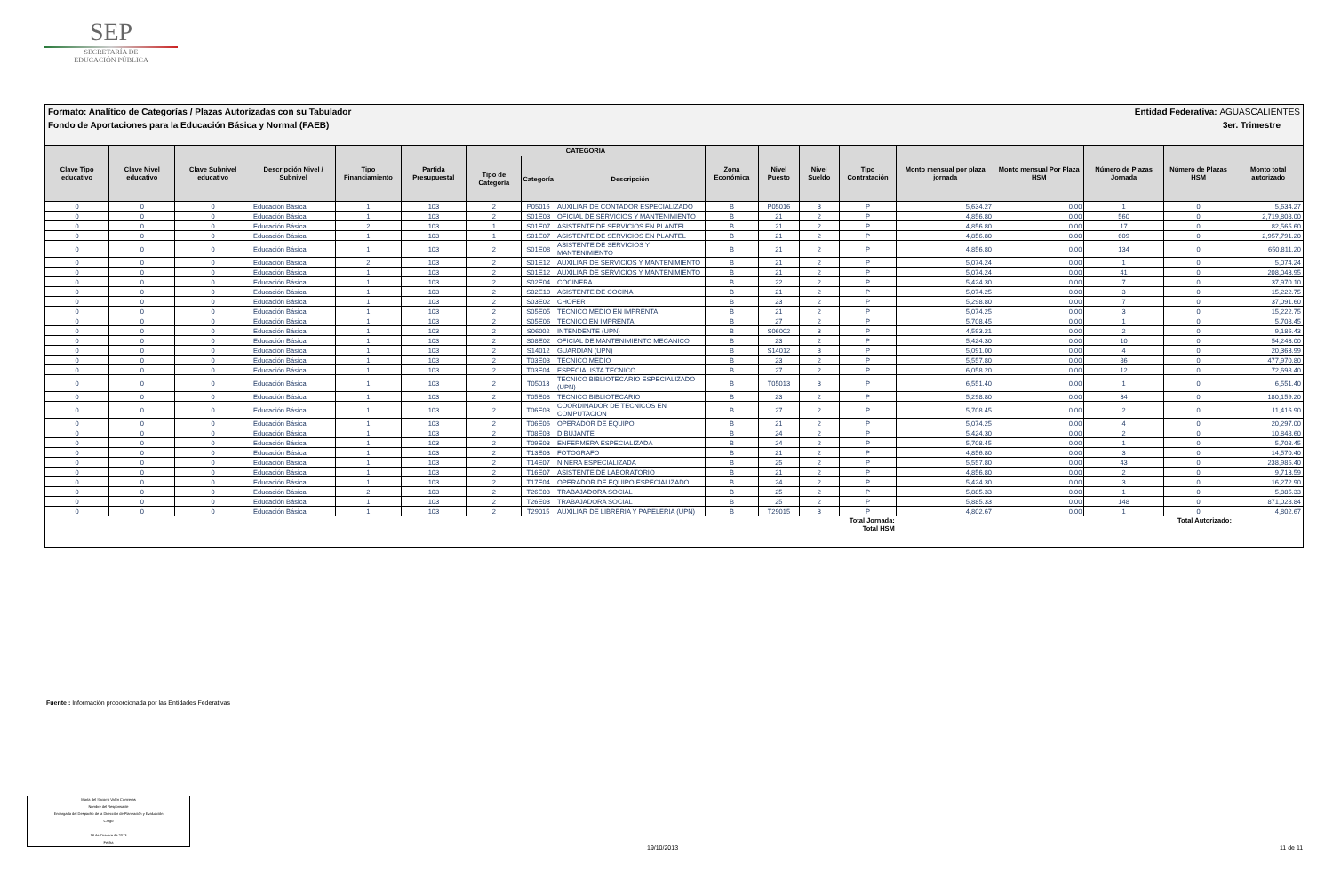SEP
SECRETARÍA DE
EDUCACIÓN PÚBLICA
Formato: Analítico de Categorías / Plazas Autorizadas con su Tabulador Entidad Federativa: AGUASCALIENTES
Fondo de Aportaciones para la Educación Básica y Normal (FAEB) 3er. Trimestre
| Clave Tipo educativo | Clave Nivel educativo | Clave Subnivel educativo | Descripción Nivel / Subnivel | Tipo Financiamiento | Partida Presupuestal | CATEGORIA | | | Zona Económica | Nivel Puesto | Nivel Sueldo | Tipo Contratación | Monto mensual por plaza jornada | Monto mensual Por Plaza HSM | Número de Plazas Jornada | Número de Plazas HSM | Monto total autorizado |
| --- | --- | --- | --- | --- | --- | --- | --- | --- | --- | --- | --- | --- | --- | --- | --- | --- | --- |
| | | | | | | Tipo de Categoría | Categoría | Descripción | | | | | | | | | |
| 0 | 0 | 0 | Educación Básica | 1 | 103 | 2 | P05016 | AUXILIAR DE CONTADOR ESPECIALIZADO | B | P05016 | 3 | P | 5,634.27 | 0.00 | 1 | 0 | 5,634.27 |
| 0 | 0 | 0 | Educación Básica | 1 | 103 | 2 | S01E03 | OFICIAL DE SERVICIOS Y MANTENIMIENTO | B | 21 | 2 | P | 4,856.80 | 0.00 | 560 | 0 | 2,719,808.00 |
| 0 | 0 | 0 | Educación Básica | 2 | 103 | 1 | S01E07 | ASISTENTE DE SERVICIOS EN PLANTEL | B | 21 | 2 | P | 4,856.80 | 0.00 | 17 | 0 | 82,565.60 |
| 0 | 0 | 0 | Educación Básica | 1 | 103 | 1 | S01E07 | ASISTENTE DE SERVICIOS EN PLANTEL | B | 21 | 2 | P | 4,856.80 | 0.00 | 609 | 0 | 2,957,791.20 |
| 0 | 0 | 0 | Educación Básica | 1 | 103 | 2 | S01E08 | ASISTENTE DE SERVICIOS Y MANTENIMIENTO | B | 21 | 2 | P | 4,856.80 | 0.00 | 134 | 0 | 650,811.20 |
| 0 | 0 | 0 | Educación Básica | 2 | 103 | 2 | S01E12 | AUXILIAR DE SERVICIOS Y MANTENIMIENTO | B | 21 | 2 | P | 5,074.24 | 0.00 | 1 | 0 | 5,074.24 |
| 0 | 0 | 0 | Educación Básica | 1 | 103 | 2 | S01E12 | AUXILIAR DE SERVICIOS Y MANTENIMIENTO | B | 21 | 2 | P | 5,074.24 | 0.00 | 41 | 0 | 208,043.95 |
| 0 | 0 | 0 | Educación Básica | 1 | 103 | 2 | S02E04 | COCINERA | B | 22 | 2 | P | 5,424.30 | 0.00 | 7 | 0 | 37,970.10 |
| 0 | 0 | 0 | Educación Básica | 1 | 103 | 2 | S02E10 | ASISTENTE DE COCINA | B | 21 | 2 | P | 5,074.25 | 0.00 | 3 | 0 | 15,222.75 |
| 0 | 0 | 0 | Educación Básica | 1 | 103 | 2 | S03E02 | CHOFER | B | 23 | 2 | P | 5,298.80 | 0.00 | 7 | 0 | 37,091.60 |
| 0 | 0 | 0 | Educación Básica | 1 | 103 | 2 | S05E05 | TECNICO MEDIO EN IMPRENTA | B | 21 | 2 | P | 5,074.25 | 0.00 | 3 | 0 | 15,222.75 |
| 0 | 0 | 0 | Educación Básica | 1 | 103 | 2 | S05E06 | TECNICO EN IMPRENTA | B | 27 | 2 | P | 5,708.45 | 0.00 | 1 | 0 | 5,708.45 |
| 0 | 0 | 0 | Educación Básica | 1 | 103 | 2 | S06002 | INTENDENTE (UPN) | B | S06002 | 3 | P | 4,593.21 | 0.00 | 2 | 0 | 9,186.43 |
| 0 | 0 | 0 | Educación Básica | 1 | 103 | 2 | S08E02 | OFICIAL DE MANTENIMIENTO MECANICO | B | 23 | 2 | P | 5,424.30 | 0.00 | 10 | 0 | 54,243.00 |
| 0 | 0 | 0 | Educación Básica | 1 | 103 | 2 | S14012 | GUARDIAN (UPN) | B | S14012 | 3 | P | 5,091.00 | 0.00 | 4 | 0 | 20,363.99 |
| 0 | 0 | 0 | Educación Básica | 1 | 103 | 2 | T03E03 | TECNICO MEDIO | B | 23 | 2 | P | 5,557.80 | 0.00 | 86 | 0 | 477,970.80 |
| 0 | 0 | 0 | Educación Básica | 1 | 103 | 2 | T03E04 | ESPECIALISTA TECNICO | B | 27 | 2 | P | 6,058.20 | 0.00 | 12 | 0 | 72,698.40 |
| 0 | 0 | 0 | Educación Básica | 1 | 103 | 2 | T05013 | TECNICO BIBLIOTECARIO ESPECIALIZADO (UPN) | B | T05013 | 3 | P | 6,551.40 | 0.00 | 1 | 0 | 6,551.40 |
| 0 | 0 | 0 | Educación Básica | 1 | 103 | 2 | T05E08 | TECNICO BIBLIOTECARIO | B | 23 | 2 | P | 5,298.80 | 0.00 | 34 | 0 | 180,159.20 |
| 0 | 0 | 0 | Educación Básica | 1 | 103 | 2 | T06E03 | COORDINADOR DE TECNICOS EN COMPUTACION | B | 27 | 2 | P | 5,708.45 | 0.00 | 2 | 0 | 11,416.90 |
| 0 | 0 | 0 | Educación Básica | 1 | 103 | 2 | T06E06 | OPERADOR DE EQUIPO | B | 21 | 2 | P | 5,074.25 | 0.00 | 4 | 0 | 20,297.00 |
| 0 | 0 | 0 | Educación Básica | 1 | 103 | 2 | T08E03 | DIBUJANTE | B | 24 | 2 | P | 5,424.30 | 0.00 | 2 | 0 | 10,848.60 |
| 0 | 0 | 0 | Educación Básica | 1 | 103 | 2 | T09E03 | ENFERMERA ESPECIALIZADA | B | 24 | 2 | P | 5,708.45 | 0.00 | 1 | 0 | 5,708.45 |
| 0 | 0 | 0 | Educación Básica | 1 | 103 | 2 | T13E03 | FOTOGRAFO | B | 21 | 2 | P | 4,856.80 | 0.00 | 3 | 0 | 14,570.40 |
| 0 | 0 | 0 | Educación Básica | 1 | 103 | 2 | T14E07 | NINERA ESPECIALIZADA | B | 25 | 2 | P | 5,557.80 | 0.00 | 43 | 0 | 238,985.40 |
| 0 | 0 | 0 | Educación Básica | 1 | 103 | 2 | T16E07 | ASISTENTE DE LABORATORIO | B | 21 | 2 | P | 4,856.80 | 0.00 | 2 | 0 | 9,713.59 |
| 0 | 0 | 0 | Educación Básica | 1 | 103 | 2 | T17E04 | OPERADOR DE EQUIPO ESPECIALIZADO | B | 24 | 2 | P | 5,424.30 | 0.00 | 3 | 0 | 16,272.90 |
| 0 | 0 | 0 | Educación Básica | 2 | 103 | 2 | T26E03 | TRABAJADORA SOCIAL | B | 25 | 2 | P | 5,885.33 | 0.00 | 1 | 0 | 5,885.33 |
| 0 | 0 | 0 | Educación Básica | 1 | 103 | 2 | T26E03 | TRABAJADORA SOCIAL | B | 25 | 2 | P | 5,885.33 | 0.00 | 148 | 0 | 871,028.84 |
| 0 | 0 | 0 | Educación Básica | 1 | 103 | 2 | T29015 | AUXILIAR DE LIBRERIA Y PAPELERIA (UPN) | B | T29015 | 3 | P | 4,802.67 | 0.00 | 1 | 0 | 4,802.67 |
| Total Jornada: Total HSM | | | | | | | | | | | | | Total Autorizado: | | | | |
Fuente : Información proporcionada por las Entidades Federativas
María del Socorro Vallín Contreras
Nombre del Responsable
Encargada del Despacho de la Dirección de Planeación y Evaluación
Cargo
18 de Octubre de 2013
Fecha
19/10/2013 11 de 11